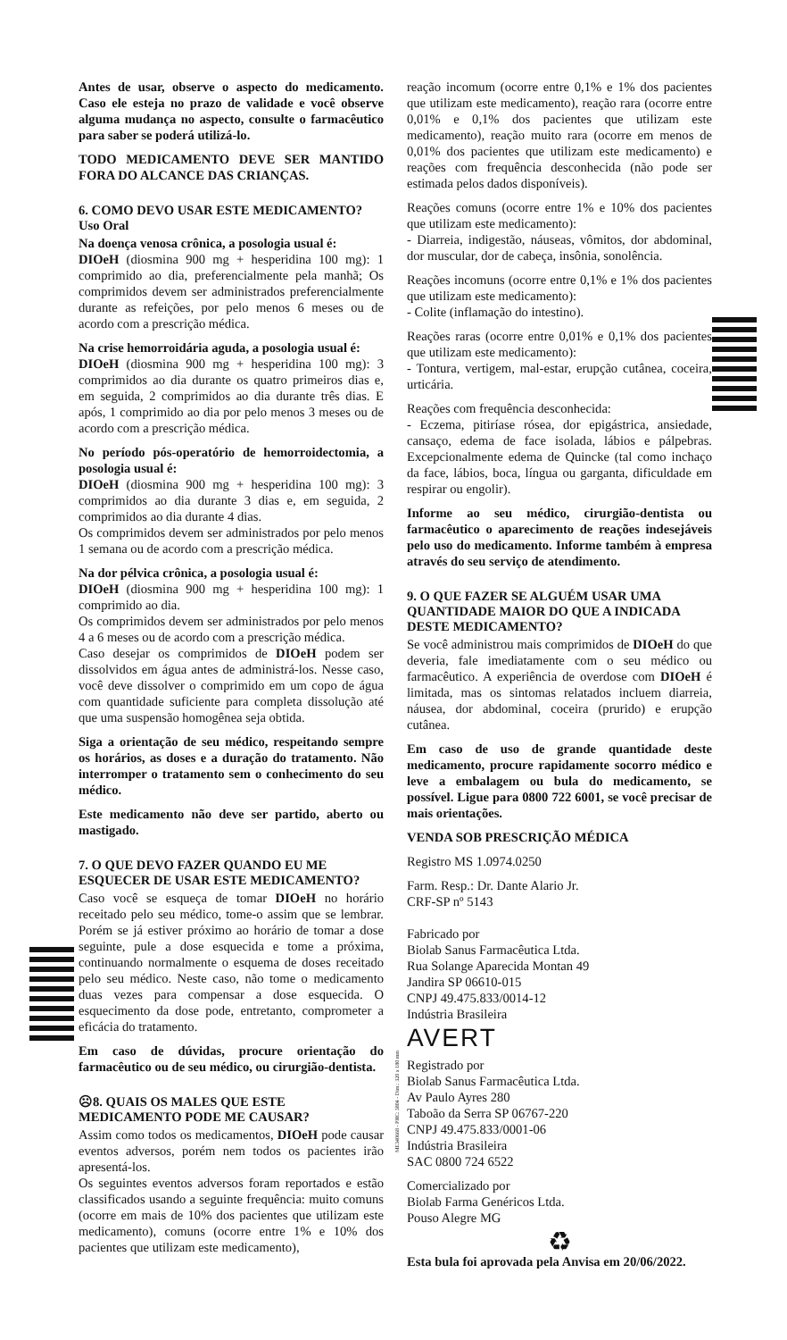Antes de usar, observe o aspecto do medicamento. Caso ele esteja no prazo de validade e você observe alguma mudança no aspecto, consulte o farmacêutico para saber se poderá utilizá-lo.
TODO MEDICAMENTO DEVE SER MANTIDO FORA DO ALCANCE DAS CRIANÇAS.
6. COMO DEVO USAR ESTE MEDICAMENTO?
Uso Oral
Na doença venosa crônica, a posologia usual é:
DIOeH (diosmina 900 mg + hesperidina 100 mg): 1 comprimido ao dia, preferencialmente pela manhã; Os comprimidos devem ser administrados preferencialmente durante as refeições, por pelo menos 6 meses ou de acordo com a prescrição médica.
Na crise hemorroidária aguda, a posologia usual é:
DIOeH (diosmina 900 mg + hesperidina 100 mg): 3 comprimidos ao dia durante os quatro primeiros dias e, em seguida, 2 comprimidos ao dia durante três dias. E após, 1 comprimido ao dia por pelo menos 3 meses ou de acordo com a prescrição médica.
No período pós-operatório de hemorroidectomia, a posologia usual é:
DIOeH (diosmina 900 mg + hesperidina 100 mg): 3 comprimidos ao dia durante 3 dias e, em seguida, 2 comprimidos ao dia durante 4 dias.
Os comprimidos devem ser administrados por pelo menos 1 semana ou de acordo com a prescrição médica.
Na dor pélvica crônica, a posologia usual é:
DIOeH (diosmina 900 mg + hesperidina 100 mg): 1 comprimido ao dia.
Os comprimidos devem ser administrados por pelo menos 4 a 6 meses ou de acordo com a prescrição médica.
Caso desejar os comprimidos de DIOeH podem ser dissolvidos em água antes de administrá-los. Nesse caso, você deve dissolver o comprimido em um copo de água com quantidade suficiente para completa dissolução até que uma suspensão homogênea seja obtida.
Siga a orientação de seu médico, respeitando sempre os horários, as doses e a duração do tratamento. Não interromper o tratamento sem o conhecimento do seu médico.
Este medicamento não deve ser partido, aberto ou mastigado.
7. O QUE DEVO FAZER QUANDO EU ME ESQUECER DE USAR ESTE MEDICAMENTO?
Caso você se esqueça de tomar DIOeH no horário receitado pelo seu médico, tome-o assim que se lembrar. Porém se já estiver próximo ao horário de tomar a dose seguinte, pule a dose esquecida e tome a próxima, continuando normalmente o esquema de doses receitado pelo seu médico. Neste caso, não tome o medicamento duas vezes para compensar a dose esquecida. O esquecimento da dose pode, entretanto, comprometer a eficácia do tratamento.
Em caso de dúvidas, procure orientação do farmacêutico ou de seu médico, ou cirurgião-dentista.
☹8. QUAIS OS MALES QUE ESTE MEDICAMENTO PODE ME CAUSAR?
Assim como todos os medicamentos, DIOeH pode causar eventos adversos, porém nem todos os pacientes irão apresentá-los.
Os seguintes eventos adversos foram reportados e estão classificados usando a seguinte frequência: muito comuns (ocorre em mais de 10% dos pacientes que utilizam este medicamento), comuns (ocorre entre 1% e 10% dos pacientes que utilizam este medicamento),
reação incomum (ocorre entre 0,1% e 1% dos pacientes que utilizam este medicamento), reação rara (ocorre entre 0,01% e 0,1% dos pacientes que utilizam este medicamento), reação muito rara (ocorre em menos de 0,01% dos pacientes que utilizam este medicamento) e reações com frequência desconhecida (não pode ser estimada pelos dados disponíveis).
Reações comuns (ocorre entre 1% e 10% dos pacientes que utilizam este medicamento):
- Diarreia, indigestão, náuseas, vômitos, dor abdominal, dor muscular, dor de cabeça, insônia, sonolência.
Reações incomuns (ocorre entre 0,1% e 1% dos pacientes que utilizam este medicamento):
- Colite (inflamação do intestino).
Reações raras (ocorre entre 0,01% e 0,1% dos pacientes que utilizam este medicamento):
- Tontura, vertigem, mal-estar, erupção cutânea, coceira, urticária.
Reações com frequência desconhecida:
- Eczema, pitiríase rósea, dor epigástrica, ansiedade, cansaço, edema de face isolada, lábios e pálpebras. Excepcionalmente edema de Quincke (tal como inchaço da face, lábios, boca, língua ou garganta, dificuldade em respirar ou engolir).
Informe ao seu médico, cirurgião-dentista ou farmacêutico o aparecimento de reações indesejáveis pelo uso do medicamento. Informe também à empresa através do seu serviço de atendimento.
9. O QUE FAZER SE ALGUÉM USAR UMA QUANTIDADE MAIOR DO QUE A INDICADA DESTE MEDICAMENTO?
Se você administrou mais comprimidos de DIOeH do que deveria, fale imediatamente com o seu médico ou farmacêutico. A experiência de overdose com DIOeH é limitada, mas os sintomas relatados incluem diarreia, náusea, dor abdominal, coceira (prurido) e erupção cutânea.
Em caso de uso de grande quantidade deste medicamento, procure rapidamente socorro médico e leve a embalagem ou bula do medicamento, se possível. Ligue para 0800 722 6001, se você precisar de mais orientações.
VENDA SOB PRESCRIÇÃO MÉDICA
Registro MS 1.0974.0250
Farm. Resp.: Dr. Dante Alario Jr.
CRF-SP nº 5143
Fabricado por
Biolab Sanus Farmacêutica Ltda.
Rua Solange Aparecida Montan 49
Jandira SP 06610-015
CNPJ 49.475.833/0014-12
Indústria Brasileira
AVERT
Registrado por
Biolab Sanus Farmacêutica Ltda.
Av Paulo Ayres 280
Taboão da Serra SP 06767-220
CNPJ 49.475.833/0001-06
Indústria Brasileira
SAC 0800 724 6522
Comercializado por
Biolab Farma Genéricos Ltda.
Pouso Alegre MG
♻
Esta bula foi aprovada pela Anvisa em 20/06/2022.
ME340668 - PHC: 3804 - Dim.: 320 x 180 mm